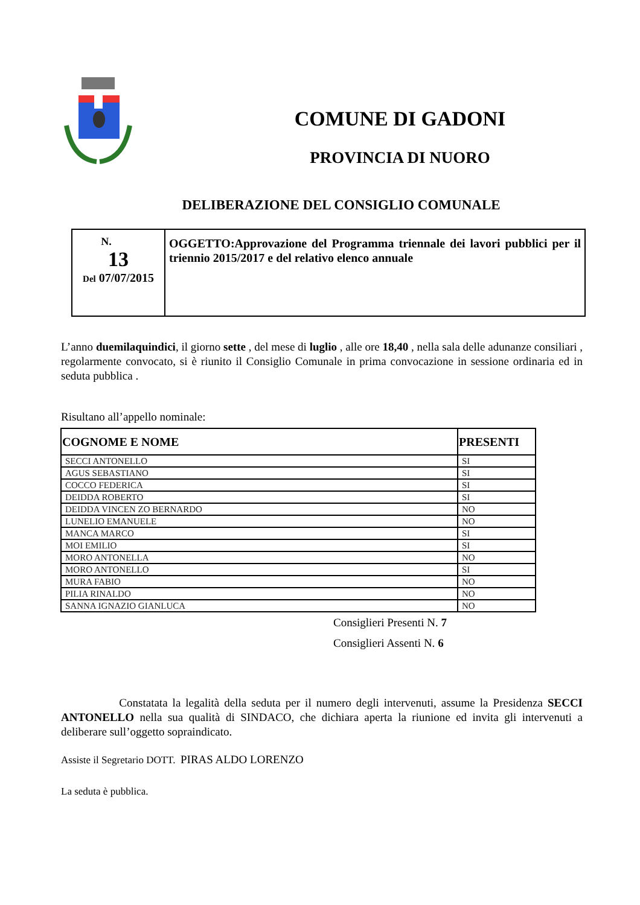COMUNE DI GADONI
PROVINCIA DI NUORO
DELIBERAZIONE DEL CONSIGLIO COMUNALE
| N. 13 Del 07/07/2015 | OGGETTO:Approvazione del Programma triennale dei lavori pubblici per il triennio 2015/2017 e del relativo elenco annuale |
L’anno duemilaquindici, il giorno sette , del mese di luglio , alle ore 18,40 , nella sala delle adunanze consiliari , regolarmente convocato, si è riunito il Consiglio Comunale in prima convocazione in sessione ordinaria ed in seduta pubblica .
Risultano all’appello nominale:
| COGNOME E NOME | PRESENTI |
| --- | --- |
| SECCI ANTONELLO | SI |
| AGUS SEBASTIANO | SI |
| COCCO FEDERICA | SI |
| DEIDDA ROBERTO | SI |
| DEIDDA VINCEN ZO BERNARDO | NO |
| LUNELIO EMANUELE | NO |
| MANCA MARCO | SI |
| MOI EMILIO | SI |
| MORO ANTONELLA | NO |
| MORO ANTONELLO | SI |
| MURA FABIO | NO |
| PILIA RINALDO | NO |
| SANNA IGNAZIO GIANLUCA | NO |
Consiglieri Presenti N. 7
Consiglieri Assenti N. 6
Constatata la legalità della seduta per il numero degli intervenuti, assume la Presidenza SECCI ANTONELLO nella sua qualità di SINDACO, che dichiara aperta la riunione ed invita gli intervenuti a deliberare sull’oggetto sopraindicato.
Assiste il Segretario DOTT. PIRAS ALDO LORENZO
La seduta è pubblica.